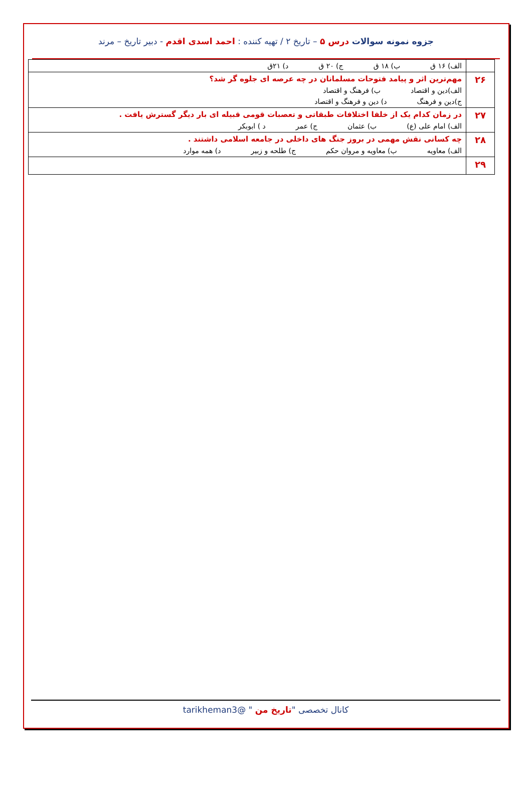جزوه نمونه سوالات درس ۵ – تاریخ ۲ / تهیه کننده : احمد اسدی اقدم - دبیر تاریخ – مرند
| | الف) ۱۶ ق ب) ۱۸ ق ج) ۲۰ ق د) ۲۱ق |
| ۲۶ | مهم‌ترین اثر و پیامد فتوحات مسلمانان در چه عرصه ای جلوه گر شد؟ الف)دین و اقتصاد ب) فرهنگ و اقتصاد ج)دین و فرهنگ د) دین و فرهنگ و اقتصاد |
| ۲۷ | در زمان کدام یک از خلفا اختلافات طبقاتی و تعصبات قومی قبیله ای بار دیگر گسترش یافت . الف) امام علی (ع) ب) عثمان ج) عمر د ) ابوبکر |
| ۲۸ | چه کسانی نقش مهمی در بروز جنگ های داخلی در جامعه اسلامی داشتند . الف) معاویه ب) معاویه و مروان حکم ج) طلحه و زبیر د) همه موارد |
| ۲۹ | |
کانال تخصصی "تاریخ من " @tarikheman3